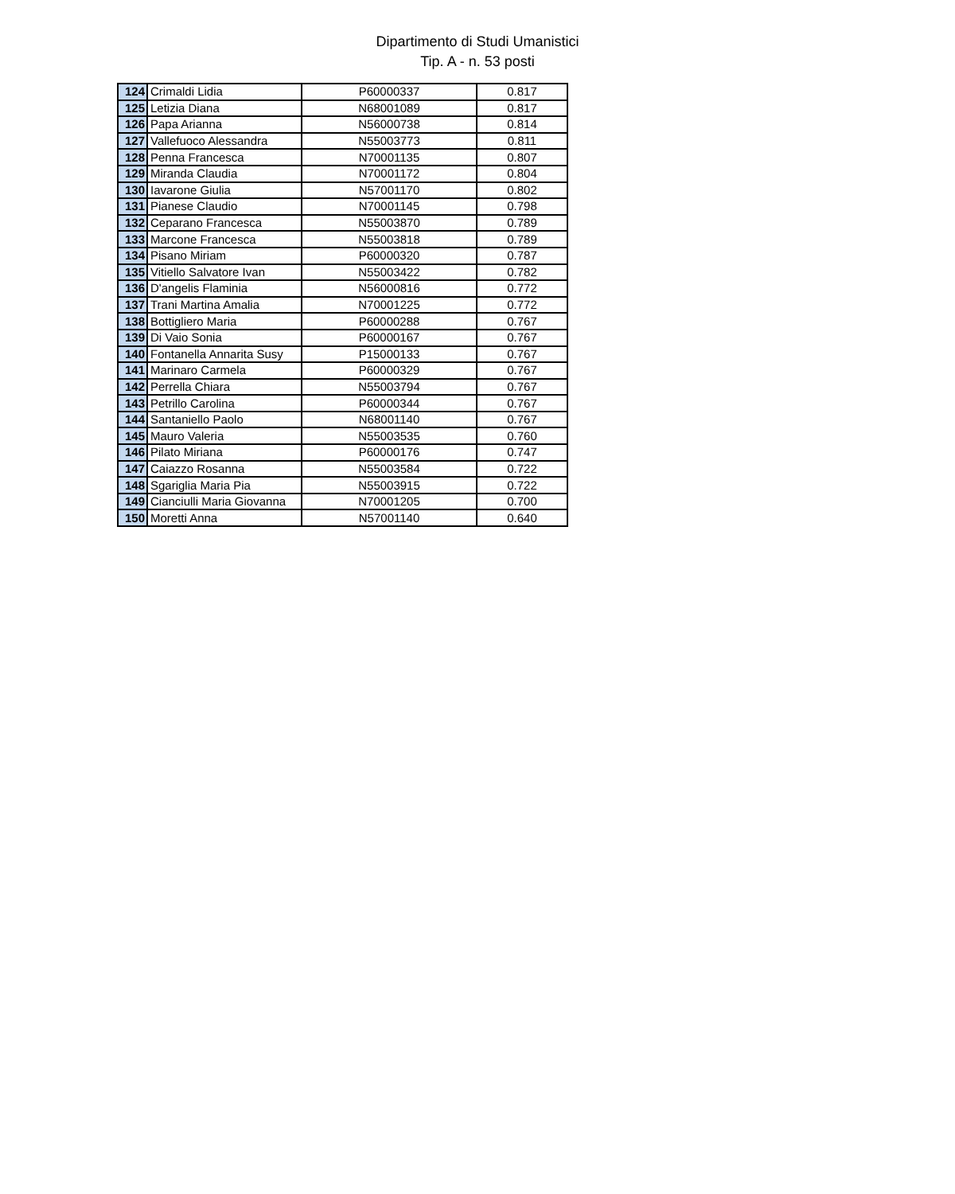Dipartimento di Studi Umanistici
Tip. A - n. 53 posti
| 124 | Crimaldi Lidia | P60000337 | 0.817 |
| 125 | Letizia Diana | N68001089 | 0.817 |
| 126 | Papa Arianna | N56000738 | 0.814 |
| 127 | Vallefuoco Alessandra | N55003773 | 0.811 |
| 128 | Penna Francesca | N70001135 | 0.807 |
| 129 | Miranda Claudia | N70001172 | 0.804 |
| 130 | Iavarone Giulia | N57001170 | 0.802 |
| 131 | Pianese Claudio | N70001145 | 0.798 |
| 132 | Ceparano Francesca | N55003870 | 0.789 |
| 133 | Marcone Francesca | N55003818 | 0.789 |
| 134 | Pisano Miriam | P60000320 | 0.787 |
| 135 | Vitiello Salvatore Ivan | N55003422 | 0.782 |
| 136 | D'angelis Flaminia | N56000816 | 0.772 |
| 137 | Trani Martina Amalia | N70001225 | 0.772 |
| 138 | Bottigliero Maria | P60000288 | 0.767 |
| 139 | Di Vaio Sonia | P60000167 | 0.767 |
| 140 | Fontanella Annarita Susy | P15000133 | 0.767 |
| 141 | Marinaro Carmela | P60000329 | 0.767 |
| 142 | Perrella Chiara | N55003794 | 0.767 |
| 143 | Petrillo Carolina | P60000344 | 0.767 |
| 144 | Santaniello Paolo | N68001140 | 0.767 |
| 145 | Mauro Valeria | N55003535 | 0.760 |
| 146 | Pilato Miriana | P60000176 | 0.747 |
| 147 | Caiazzo Rosanna | N55003584 | 0.722 |
| 148 | Sgariglia Maria Pia | N55003915 | 0.722 |
| 149 | Cianciulli Maria Giovanna | N70001205 | 0.700 |
| 150 | Moretti Anna | N57001140 | 0.640 |